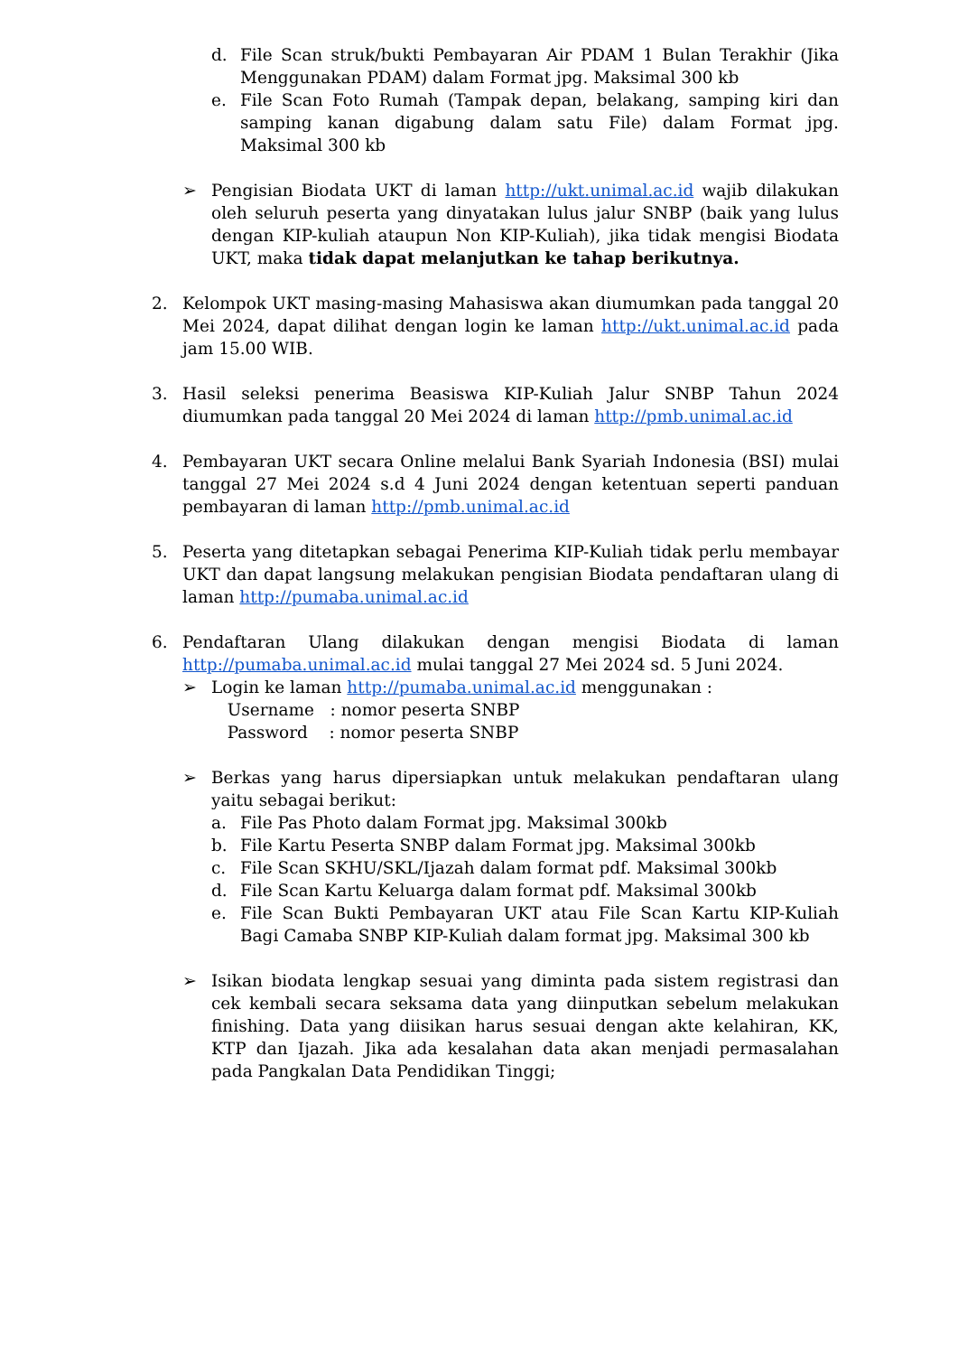d. File Scan struk/bukti Pembayaran Air PDAM 1 Bulan Terakhir (Jika Menggunakan PDAM) dalam Format jpg. Maksimal 300 kb
e. File Scan Foto Rumah (Tampak depan, belakang, samping kiri dan samping kanan digabung dalam satu File) dalam Format jpg. Maksimal 300 kb
➢ Pengisian Biodata UKT di laman http://ukt.unimal.ac.id wajib dilakukan oleh seluruh peserta yang dinyatakan lulus jalur SNBP (baik yang lulus dengan KIP-kuliah ataupun Non KIP-Kuliah), jika tidak mengisi Biodata UKT, maka tidak dapat melanjutkan ke tahap berikutnya.
2. Kelompok UKT masing-masing Mahasiswa akan diumumkan pada tanggal 20 Mei 2024, dapat dilihat dengan login ke laman http://ukt.unimal.ac.id pada jam 15.00 WIB.
3. Hasil seleksi penerima Beasiswa KIP-Kuliah Jalur SNBP Tahun 2024 diumumkan pada tanggal 20 Mei 2024 di laman http://pmb.unimal.ac.id
4. Pembayaran UKT secara Online melalui Bank Syariah Indonesia (BSI) mulai tanggal 27 Mei 2024 s.d 4 Juni 2024 dengan ketentuan seperti panduan pembayaran di laman http://pmb.unimal.ac.id
5. Peserta yang ditetapkan sebagai Penerima KIP-Kuliah tidak perlu membayar UKT dan dapat langsung melakukan pengisian Biodata pendaftaran ulang di laman http://pumaba.unimal.ac.id
6. Pendaftaran Ulang dilakukan dengan mengisi Biodata di laman http://pumaba.unimal.ac.id mulai tanggal 27 Mei 2024 sd. 5 Juni 2024.
➢ Login ke laman http://pumaba.unimal.ac.id menggunakan :
Username : nomor peserta SNBP
Password : nomor peserta SNBP
➢ Berkas yang harus dipersiapkan untuk melakukan pendaftaran ulang yaitu sebagai berikut:
a. File Pas Photo dalam Format jpg. Maksimal 300kb
b. File Kartu Peserta SNBP dalam Format jpg. Maksimal 300kb
c. File Scan SKHU/SKL/Ijazah dalam format pdf. Maksimal 300kb
d. File Scan Kartu Keluarga dalam format pdf. Maksimal 300kb
e. File Scan Bukti Pembayaran UKT atau File Scan Kartu KIP-Kuliah Bagi Camaba SNBP KIP-Kuliah dalam format jpg. Maksimal 300 kb
➢ Isikan biodata lengkap sesuai yang diminta pada sistem registrasi dan cek kembali secara seksama data yang diinputkan sebelum melakukan finishing. Data yang diisikan harus sesuai dengan akte kelahiran, KK, KTP dan Ijazah. Jika ada kesalahan data akan menjadi permasalahan pada Pangkalan Data Pendidikan Tinggi;